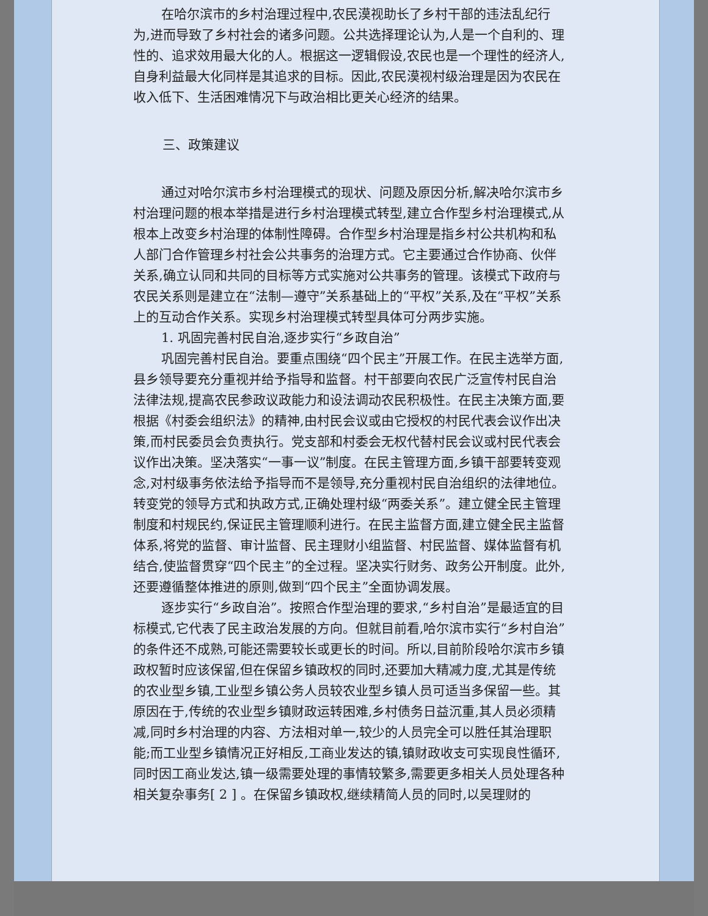在哈尔滨市的乡村治理过程中,农民漠视助长了乡村干部的违法乱纪行为,进而导致了乡村社会的诸多问题。公共选择理论认为,人是一个自利的、理性的、追求效用最大化的人。根据这一逻辑假设,农民也是一个理性的经济人,自身利益最大化同样是其追求的目标。因此,农民漠视村级治理是因为农民在收入低下、生活困难情况下与政治相比更关心经济的结果。
三、政策建议
通过对哈尔滨市乡村治理模式的现状、问题及原因分析,解决哈尔滨市乡村治理问题的根本举措是进行乡村治理模式转型,建立合作型乡村治理模式,从根本上改变乡村治理的体制性障碍。合作型乡村治理是指乡村公共机构和私人部门合作管理乡村社会公共事务的治理方式。它主要通过合作协商、伙伴关系,确立认同和共同的目标等方式实施对公共事务的管理。该模式下政府与农民关系则是建立在“法制—遵守”关系基础上的“平权”关系,及在“平权”关系上的互动合作关系。实现乡村治理模式转型具体可分两步实施。
1. 巩固完善村民自治,逐步实行“乡政自治”
巩固完善村民自治。要重点围绕“四个民主”开展工作。在民主选举方面,县乡领导要充分重视并给予指导和监督。村干部要向农民广泛宣传村民自治法律法规,提高农民参政议政能力和设法调动农民积极性。在民主决策方面,要根据《村委会组织法》的精神,由村民会议或由它授权的村民代表会议作出决策,而村民委员会负责执行。党支部和村委会无权代替村民会议或村民代表会议作出决策。坚决落实“一事一议”制度。在民主管理方面,乡镇干部要转变观念,对村级事务依法给予指导而不是领导,充分重视村民自治组织的法律地位。转变党的领导方式和执政方式,正确处理村级“两委关系”。建立健全民主管理制度和村规民约,保证民主管理顺利进行。在民主监督方面,建立健全民主监督体系,将党的监督、审计监督、民主理财小组监督、村民监督、媒体监督有机结合,使监督贯穿“四个民主”的全过程。坚决实行财务、政务公开制度。此外,还要遵循整体推进的原则,做到“四个民主”全面协调发展。
逐步实行“乡政自治”。按照合作型治理的要求,“乡村自治”是最适宜的目标模式,它代表了民主政治发展的方向。但就目前看,哈尔滨市实行“乡村自治”的条件还不成熟,可能还需要较长或更长的时间。所以,目前阶段哈尔滨市乡镇政权暂时应该保留,但在保留乡镇政权的同时,还要加大精减力度,尤其是传统的农业型乡镇,工业型乡镇公务人员较农业型乡镇人员可适当多保留一些。其原因在于,传统的农业型乡镇财政运转困难,乡村债务日益沉重,其人员必须精减,同时乡村治理的内容、方法相对单一,较少的人员完全可以胜任其治理职能;而工业型乡镇情况正好相反,工商业发达的镇,镇财政收支可实现良性循环,同时因工商业发达,镇一级需要处理的事情较繁多,需要更多相关人员处理各种相关复杂事务[ 2 ] 。在保留乡镇政权,继续精简人员的同时,以吴理财的